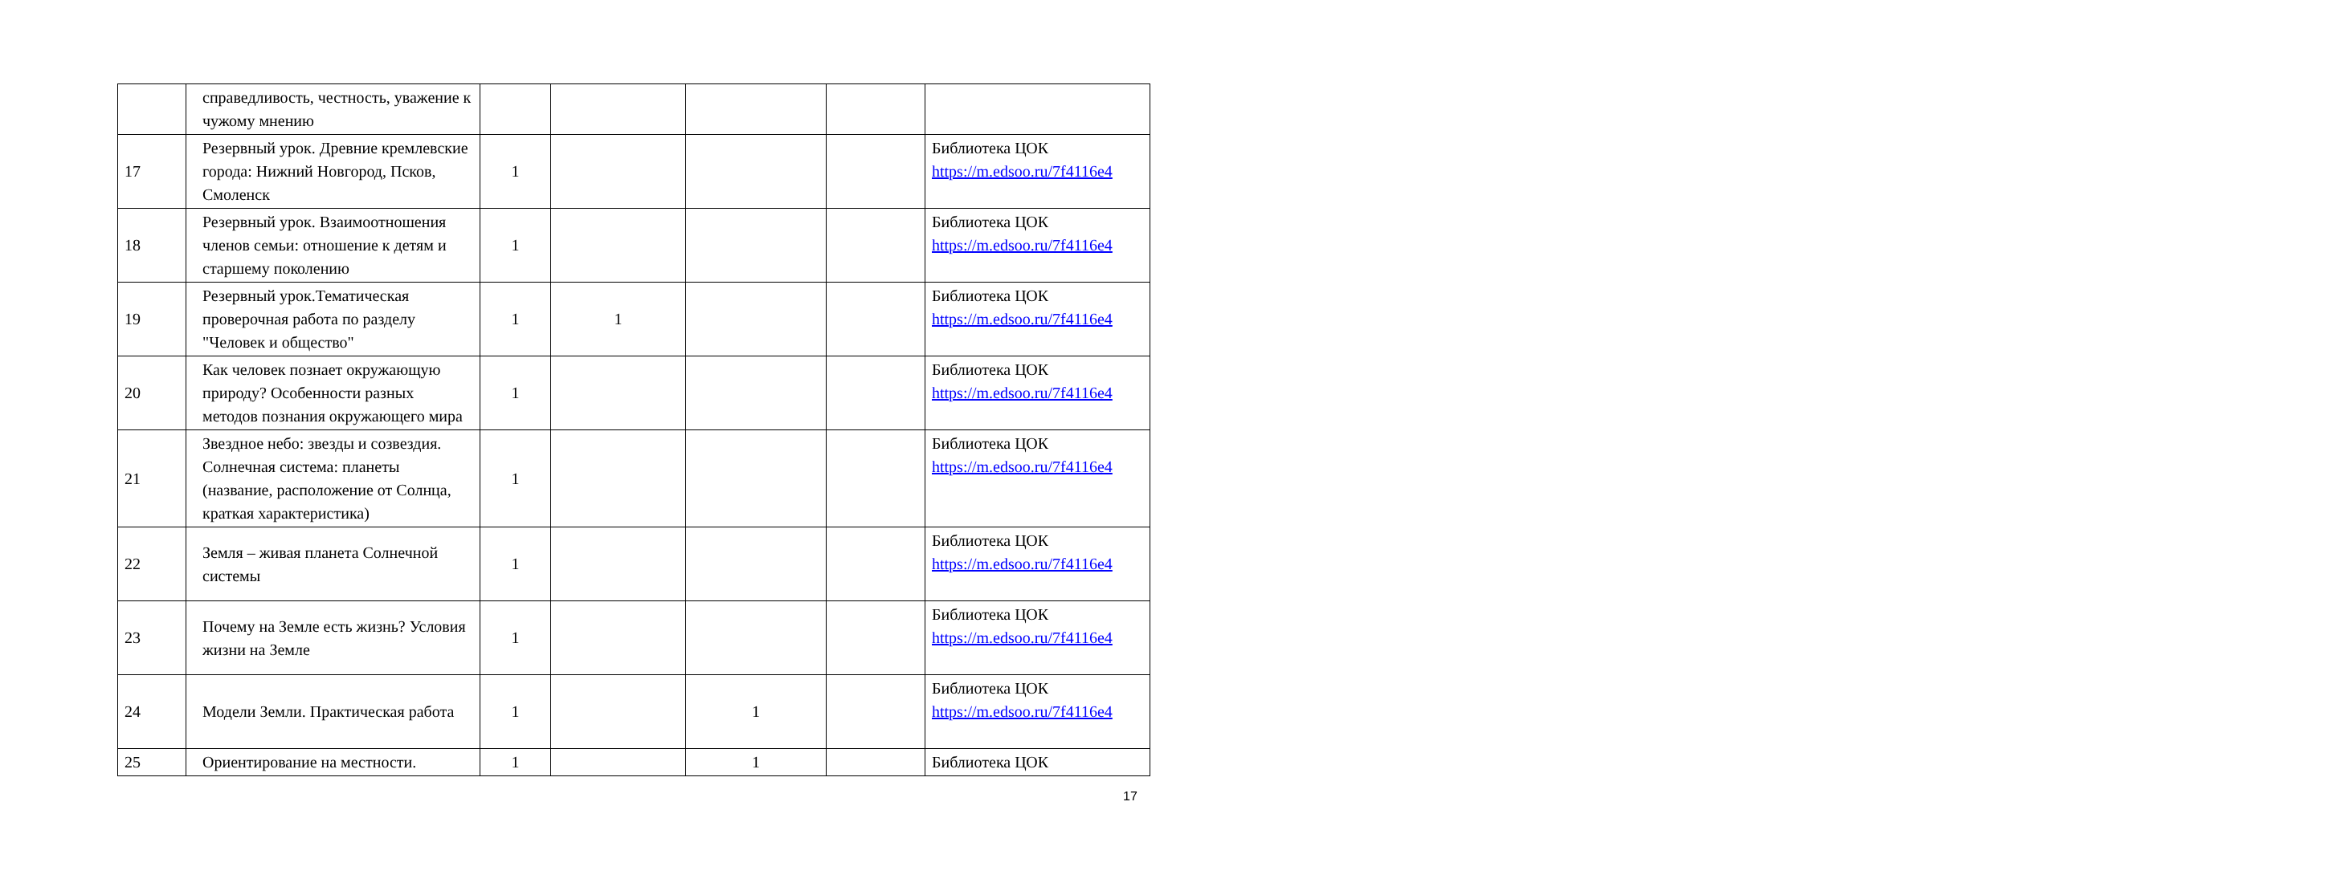| | справедливость, честность, уважение к чужому мнению | | | | | |
| 17 | Резервный урок. Древние кремлевские города: Нижний Новгород, Псков, Смоленск | 1 | | | | Библиотека ЦОК https://m.edsoo.ru/7f4116e4 |
| 18 | Резервный урок. Взаимоотношения членов семьи: отношение к детям и старшему поколению | 1 | | | | Библиотека ЦОК https://m.edsoo.ru/7f4116e4 |
| 19 | Резервный урок.Тематическая проверочная работа по разделу "Человек и общество" | 1 | 1 | | | Библиотека ЦОК https://m.edsoo.ru/7f4116e4 |
| 20 | Как человек познает окружающую природу? Особенности разных методов познания окружающего мира | 1 | | | | Библиотека ЦОК https://m.edsoo.ru/7f4116e4 |
| 21 | Звездное небо: звезды и созвездия. Солнечная система: планеты (название, расположение от Солнца, краткая характеристика) | 1 | | | | Библиотека ЦОК https://m.edsoo.ru/7f4116e4 |
| 22 | Земля – живая планета Солнечной системы | 1 | | | | Библиотека ЦОК https://m.edsoo.ru/7f4116e4 |
| 23 | Почему на Земле есть жизнь? Условия жизни на Земле | 1 | | | | Библиотека ЦОК https://m.edsoo.ru/7f4116e4 |
| 24 | Модели Земли. Практическая работа | 1 | | 1 | | Библиотека ЦОК https://m.edsoo.ru/7f4116e4 |
| 25 | Ориентирование на местности. | 1 | | 1 | | Библиотека ЦОК |
17